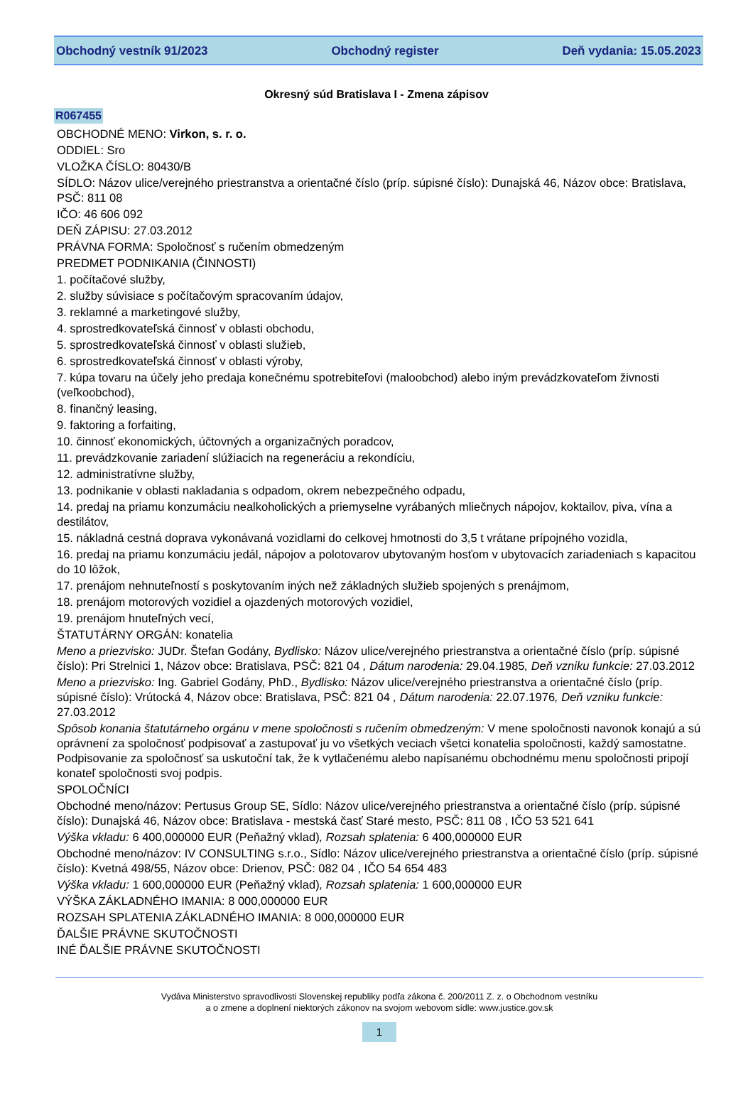Obchodný vestník 91/2023 Obchodný register Deň vydania: 15.05.2023
Okresný súd Bratislava I - Zmena zápisov
R067455
OBCHODNÉ MENO: Virkon, s. r. o.
ODDIEL: Sro
VLOŽKA ČÍSLO: 80430/B
SÍDLO: Názov ulice/verejného priestranstva a orientačné číslo (príp. súpisné číslo): Dunajská 46, Názov obce: Bratislava, PSČ: 811 08
IČO: 46 606 092
DEŇ ZÁPISU: 27.03.2012
PRÁVNA FORMA: Spoločnosť s ručením obmedzeným
PREDMET PODNIKANIA (ČINNOSTI)
1. počítačové služby,
2. služby súvisiace s počítačovým spracovaním údajov,
3. reklamné a marketingové služby,
4. sprostredkovateľská činnosť v oblasti obchodu,
5. sprostredkovateľská činnosť v oblasti služieb,
6. sprostredkovateľská činnosť v oblasti výroby,
7. kúpa tovaru na účely jeho predaja konečnému spotrebiteľovi (maloobchod) alebo iným prevádzkovateľom živnosti (veľkoobchod),
8. finančný leasing,
9. faktoring a forfaiting,
10. činnosť ekonomických, účtovných a organizačných poradcov,
11. prevádzkovanie zariadení slúžiacich na regeneráciu a rekondíciu,
12. administratívne služby,
13. podnikanie v oblasti nakladania s odpadom, okrem nebezpečného odpadu,
14. predaj na priamu konzumáciu nealkoholických a priemyselne vyrábaných mliečnych nápojov, koktailov, piva, vína a destilátov,
15. nákladná cestná doprava vykonávaná vozidlami do celkovej hmotnosti do 3,5 t vrátane prípojného vozidla,
16. predaj na priamu konzumáciu jedál, nápojov a polotovarov ubytovaným hosťom v ubytovacích zariadeniach s kapacitou do 10 lôžok,
17. prenájom nehnuteľností s poskytovaním iných než základných služieb spojených s prenájmom,
18. prenájom motorových vozidiel a ojazdených motorových vozidiel,
19. prenájom hnuteľných vecí,
ŠTATUTÁRNY ORGÁN: konatelia
Meno a priezvisko: JUDr. Štefan Godány, Bydlisko: Názov ulice/verejného priestranstva a orientačné číslo (príp. súpisné číslo): Pri Strelnici 1, Názov obce: Bratislava, PSČ: 821 04 , Dátum narodenia: 29.04.1985, Deň vzniku funkcie: 27.03.2012
Meno a priezvisko: Ing. Gabriel Godány, PhD., Bydlisko: Názov ulice/verejného priestranstva a orientačné číslo (príp. súpisné číslo): Vrútocká 4, Názov obce: Bratislava, PSČ: 821 04 , Dátum narodenia: 22.07.1976, Deň vzniku funkcie: 27.03.2012
Spôsob konania štatutárneho orgánu v mene spoločnosti s ručením obmedzeným: V mene spoločnosti navonok konajú a sú oprávnení za spoločnosť podpisovať a zastupovať ju vo všetkých veciach všetci konatelia spoločnosti, každý samostatne. Podpisovanie za spoločnosť sa uskutoční tak, že k vytlačenému alebo napísanému obchodnému menu spoločnosti pripojí konateľ spoločnosti svoj podpis.
SPOLOČNÍCI
Obchodné meno/názov: Pertusus Group SE, Sídlo: Názov ulice/verejného priestranstva a orientačné číslo (príp. súpisné číslo): Dunajská 46, Názov obce: Bratislava - mestská časť Staré mesto, PSČ: 811 08 , IČO 53 521 641
Výška vkladu: 6 400,000000 EUR (Peňažný vklad), Rozsah splatenia: 6 400,000000 EUR
Obchodné meno/názov: IV CONSULTING s.r.o., Sídlo: Názov ulice/verejného priestranstva a orientačné číslo (príp. súpisné číslo): Kvetná 498/55, Názov obce: Drienov, PSČ: 082 04 , IČO 54 654 483
Výška vkladu: 1 600,000000 EUR (Peňažný vklad), Rozsah splatenia: 1 600,000000 EUR
VÝŠKA ZÁKLADNÉHO IMANIA: 8 000,000000 EUR
ROZSAH SPLATENIA ZÁKLADNÉHO IMANIA: 8 000,000000 EUR
ĎALŠIE PRÁVNE SKUTOČNOSTI
INÉ ĎALŠIE PRÁVNE SKUTOČNOSTI
Vydáva Ministerstvo spravodlivosti Slovenskej republiky podľa zákona č. 200/2011 Z. z. o Obchodnom vestníku
a o zmene a doplnení niektorých zákonov na svojom webovom sídle: www.justice.gov.sk
1